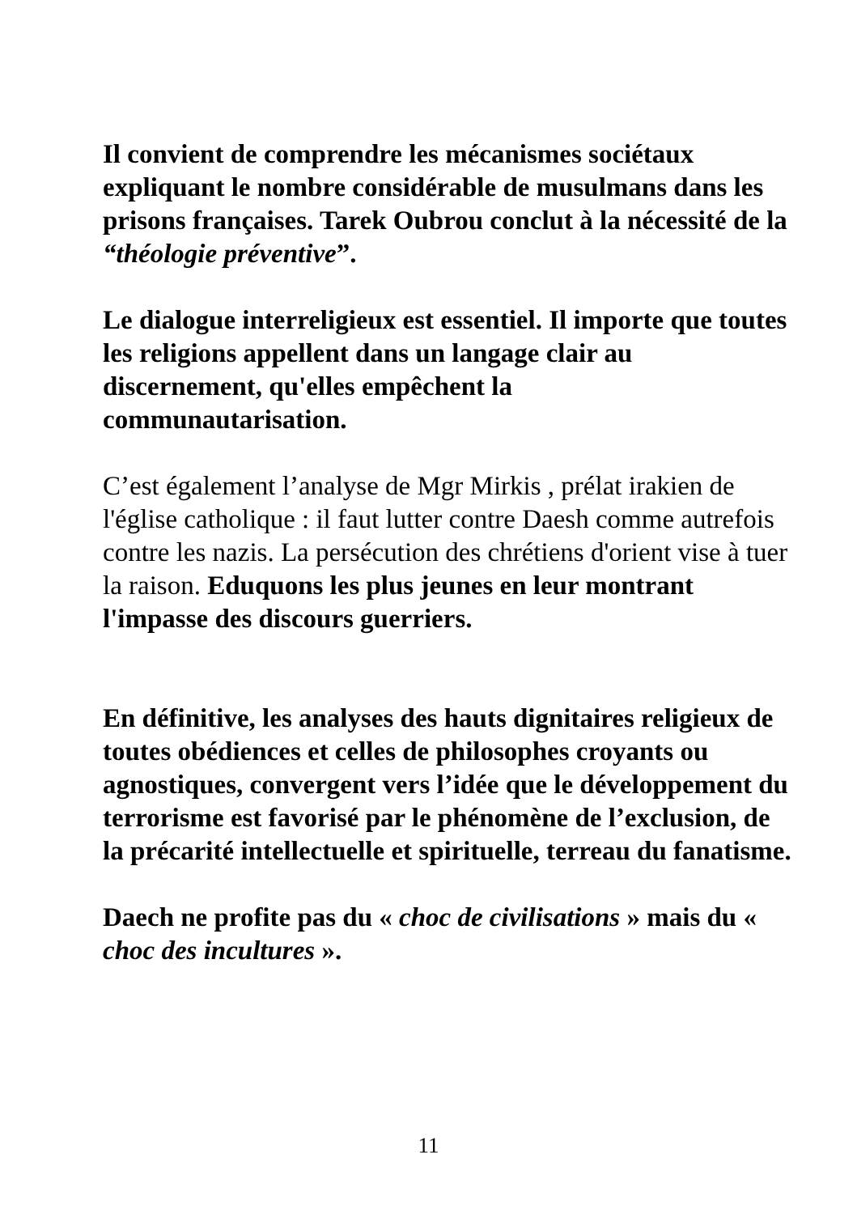Il convient de comprendre les mécanismes sociétaux expliquant le nombre considérable de musulmans dans les prisons françaises. Tarek Oubrou conclut à la nécessité de la “théologie préventive”.
Le dialogue interreligieux est essentiel. Il importe que toutes les religions appellent dans un langage clair au discernement, qu'elles empêchent la
communautarisation.
C’est également l’analyse de Mgr Mirkis , prélat irakien de l'église catholique : il faut lutter contre Daesh comme autrefois contre les nazis. La persécution des chrétiens d'orient vise à tuer la raison. Eduquons les plus jeunes en leur montrant l'impasse des discours guerriers.
En définitive, les analyses des hauts dignitaires religieux de toutes obédiences et celles de philosophes croyants ou agnostiques, convergent vers l’idée que le développement du terrorisme est favorisé par le phénomène de l’exclusion, de la précarité intellectuelle et spirituelle, terreau du fanatisme.
Daech ne profite pas du « choc de civilisations » mais du « choc des incultures ».
11